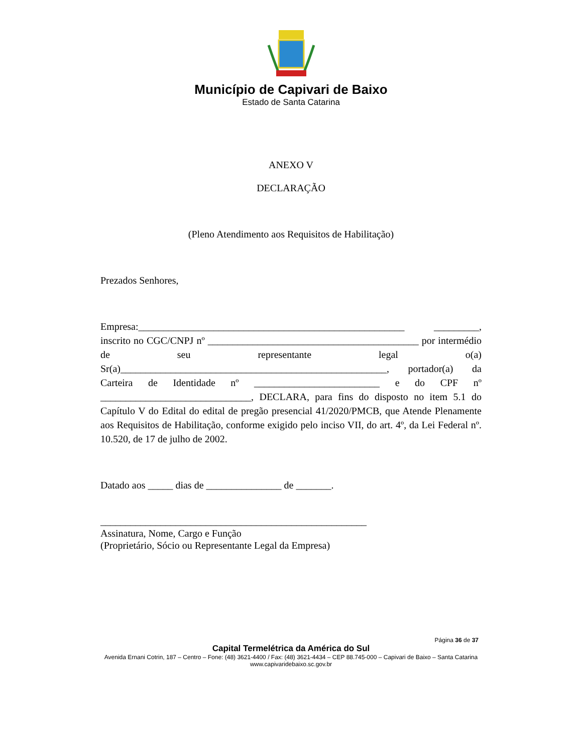Município de Capivari de Baixo
Estado de Santa Catarina
ANEXO V
DECLARAÇÃO
(Pleno Atendimento aos Requisitos de Habilitação)
Prezados Senhores,
Empresa:_____________________________________________________ _________, inscrito no CGC/CNPJ nº __________________________________________ por intermédio de seu representante legal o(a) Sr(a)_____________________________________________________, portador(a) da Carteira de Identidade nº _________________________ e do CPF nº ______________________________, DECLARA, para fins do disposto no item 5.1 do Capítulo V do Edital do edital de pregão presencial 41/2020/PMCB, que Atende Plenamente aos Requisitos de Habilitação, conforme exigido pelo inciso VII, do art. 4º, da Lei Federal nº. 10.520, de 17 de julho de 2002.
Datado aos _____ dias de _______________ de _______.
_____________________________________________________
Assinatura, Nome, Cargo e Função
(Proprietário, Sócio ou Representante Legal da Empresa)
Página 36 de 37
Capital Termelétrica da América do Sul
Avenida Ernani Cotrin, 187 – Centro – Fone: (48) 3621-4400 / Fax: (48) 3621-4434 – CEP 88.745-000 – Capivari de Baixo – Santa Catarina
www.capivaridebaixo.sc.gov.br